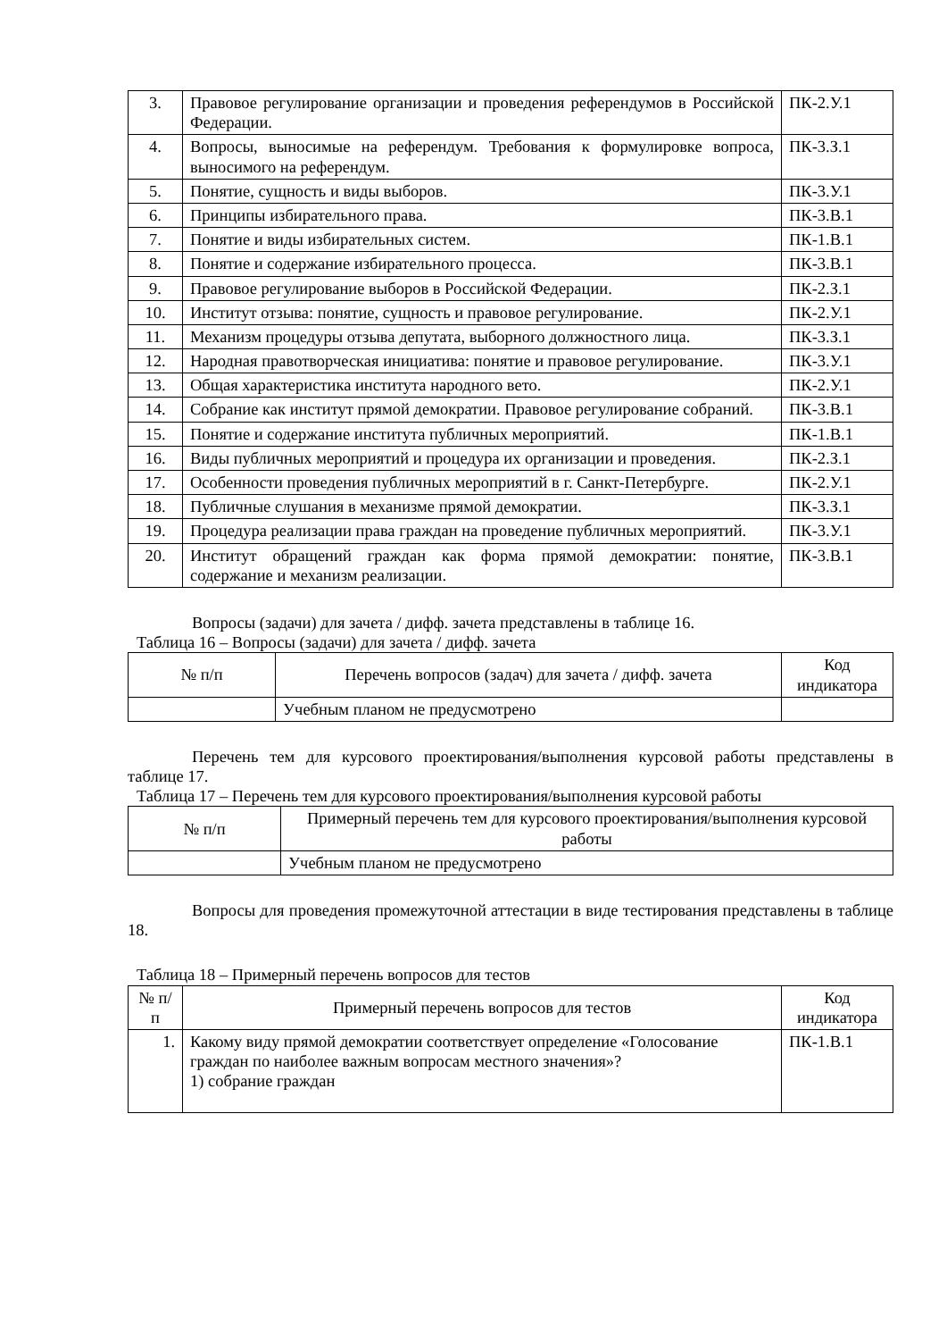| 3. | Правовое регулирование организации и проведения референдумов в Российской Федерации. | ПК-2.У.1 |
| 4. | Вопросы, выносимые на референдум. Требования к формулировке вопроса, выносимого на референдум. | ПК-3.З.1 |
| 5. | Понятие, сущность и виды выборов. | ПК-3.У.1 |
| 6. | Принципы избирательного права. | ПК-3.В.1 |
| 7. | Понятие и виды избирательных систем. | ПК-1.В.1 |
| 8. | Понятие и содержание избирательного процесса. | ПК-3.В.1 |
| 9. | Правовое регулирование выборов в Российской Федерации. | ПК-2.З.1 |
| 10. | Институт отзыва: понятие, сущность и правовое регулирование. | ПК-2.У.1 |
| 11. | Механизм процедуры отзыва депутата, выборного должностного лица. | ПК-3.З.1 |
| 12. | Народная правотворческая инициатива: понятие и правовое регулирование. | ПК-3.У.1 |
| 13. | Общая характеристика института народного вето. | ПК-2.У.1 |
| 14. | Собрание как институт прямой демократии. Правовое регулирование собраний. | ПК-3.В.1 |
| 15. | Понятие и содержание института публичных мероприятий. | ПК-1.В.1 |
| 16. | Виды публичных мероприятий и процедура их организации и проведения. | ПК-2.З.1 |
| 17. | Особенности проведения публичных мероприятий в г. Санкт-Петербурге. | ПК-2.У.1 |
| 18. | Публичные слушания в механизме прямой демократии. | ПК-3.З.1 |
| 19. | Процедура реализации права граждан на проведение публичных мероприятий. | ПК-3.У.1 |
| 20. | Институт обращений граждан как форма прямой демократии: понятие, содержание и механизм реализации. | ПК-3.В.1 |
Вопросы (задачи) для зачета / дифф. зачета представлены в таблице 16.
Таблица 16 – Вопросы (задачи) для зачета / дифф. зачета
| № п/п | Перечень вопросов (задач) для зачета / дифф. зачета | Код индикатора |
| --- | --- | --- |
| | Учебным планом не предусмотрено | |
Перечень тем для курсового проектирования/выполнения курсовой работы представлены в таблице 17.
Таблица 17 – Перечень тем для курсового проектирования/выполнения курсовой работы
| № п/п | Примерный перечень тем для курсового проектирования/выполнения курсовой работы |
| --- | --- |
| | Учебным планом не предусмотрено |
Вопросы для проведения промежуточной аттестации в виде тестирования представлены в таблице 18.
Таблица 18 – Примерный перечень вопросов для тестов
| № п/п | Примерный перечень вопросов для тестов | Код индикатора |
| --- | --- | --- |
| 1. | Какому виду прямой демократии соответствует определение «Голосование граждан по наиболее важным вопросам местного значения»? 1) собрание граждан | ПК-1.В.1 |